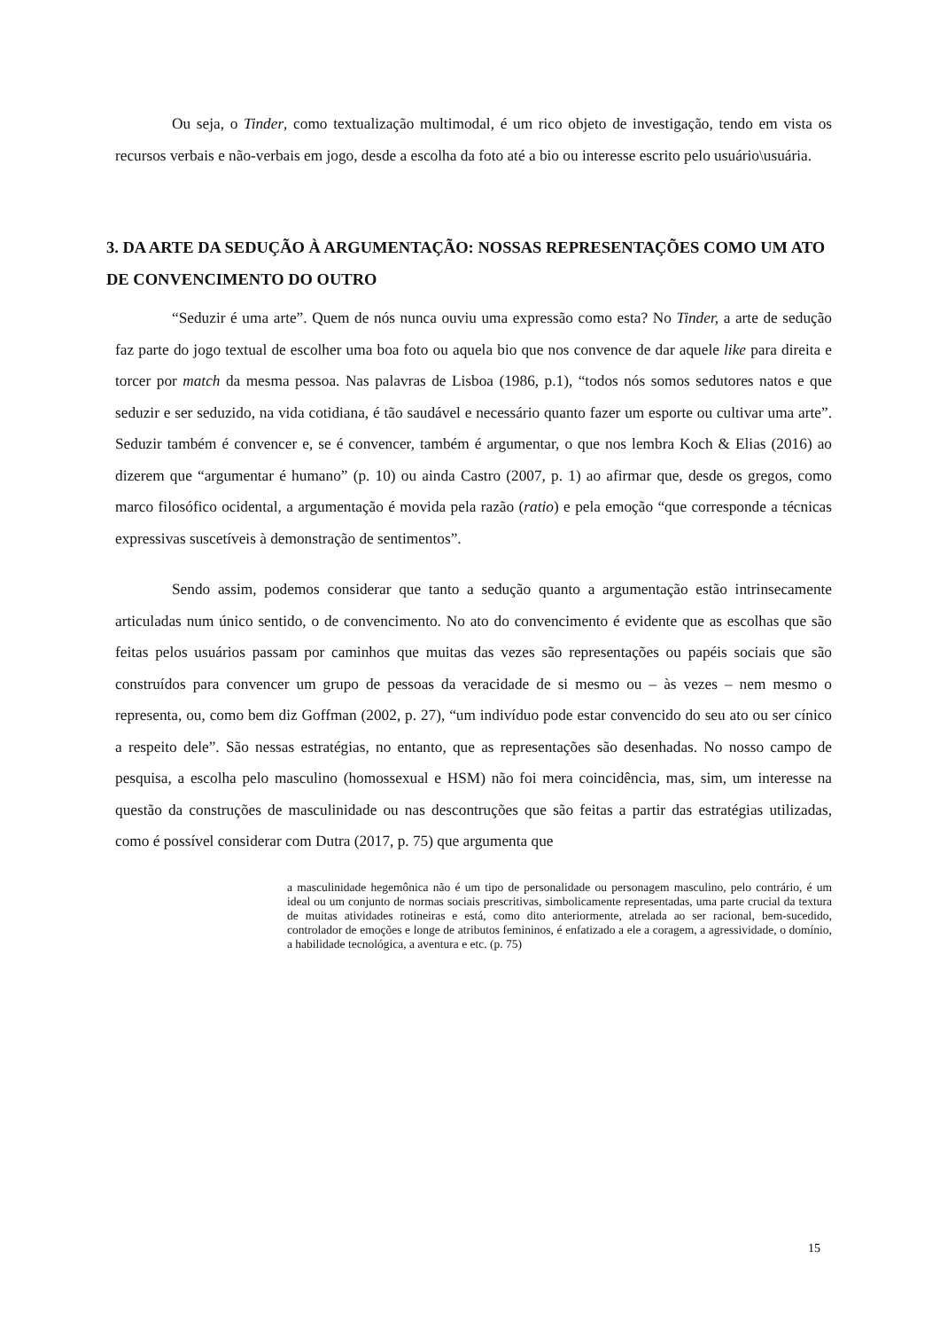Ou seja, o Tinder, como textualização multimodal, é um rico objeto de investigação, tendo em vista os recursos verbais e não-verbais em jogo, desde a escolha da foto até a bio ou interesse escrito pelo usuário\usuária.
3. DA ARTE DA SEDUÇÃO À ARGUMENTAÇÃO: NOSSAS REPRESENTAÇÕES COMO UM ATO DE CONVENCIMENTO DO OUTRO
“Seduzir é uma arte”. Quem de nós nunca ouviu uma expressão como esta? No Tinder, a arte de sedução faz parte do jogo textual de escolher uma boa foto ou aquela bio que nos convence de dar aquele like para direita e torcer por match da mesma pessoa. Nas palavras de Lisboa (1986, p.1), “todos nós somos sedutores natos e que seduzir e ser seduzido, na vida cotidiana, é tão saudável e necessário quanto fazer um esporte ou cultivar uma arte”. Seduzir também é convencer e, se é convencer, também é argumentar, o que nos lembra Koch & Elias (2016) ao dizerem que “argumentar é humano” (p. 10) ou ainda Castro (2007, p. 1) ao afirmar que, desde os gregos, como marco filosófico ocidental, a argumentação é movida pela razão (ratio) e pela emoção “que corresponde a técnicas expressivas suscetíveis à demonstração de sentimentos”.
Sendo assim, podemos considerar que tanto a sedução quanto a argumentação estão intrinsecamente articuladas num único sentido, o de convencimento. No ato do convencimento é evidente que as escolhas que são feitas pelos usuários passam por caminhos que muitas das vezes são representações ou papéis sociais que são construídos para convencer um grupo de pessoas da veracidade de si mesmo ou – às vezes – nem mesmo o representa, ou, como bem diz Goffman (2002, p. 27), “um indivíduo pode estar convencido do seu ato ou ser cínico a respeito dele”. São nessas estratégias, no entanto, que as representações são desenhadas. No nosso campo de pesquisa, a escolha pelo masculino (homossexual e HSM) não foi mera coincidência, mas, sim, um interesse na questão da construções de masculinidade ou nas descontruções que são feitas a partir das estratégias utilizadas, como é possível considerar com Dutra (2017, p. 75) que argumenta que
a masculinidade hegemônica não é um tipo de personalidade ou personagem masculino, pelo contrário, é um ideal ou um conjunto de normas sociais prescritivas, simbolicamente representadas, uma parte crucial da textura de muitas atividades rotineiras e está, como dito anteriormente, atrelada ao ser racional, bem-sucedido, controlador de emoções e longe de atributos femininos, é enfatizado a ele a coragem, a agressividade, o domínio, a habilidade tecnológica, a aventura e etc. (p. 75)
15